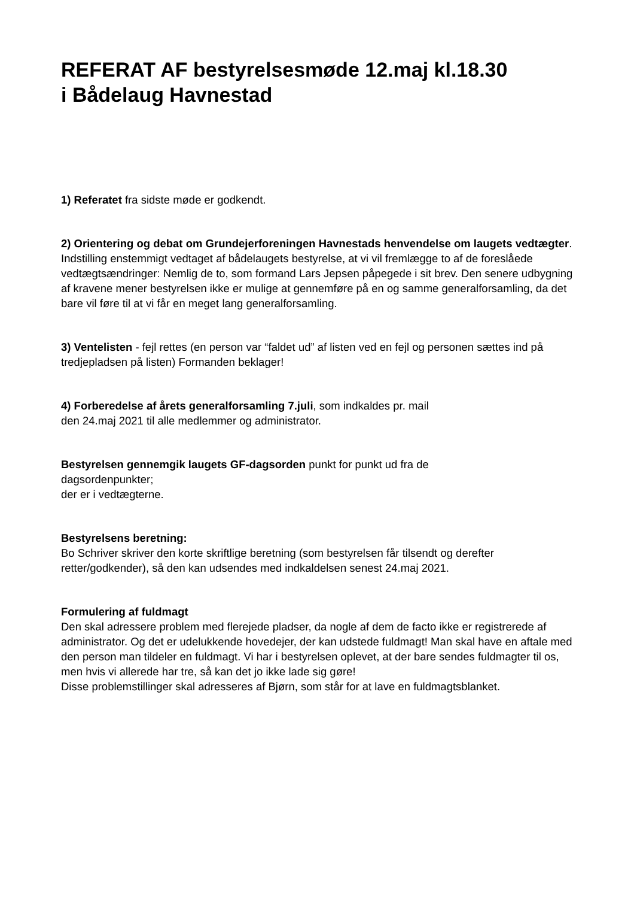REFERAT AF bestyrelsesmøde 12.maj kl.18.30
i Bådelaug Havnestad
1) Referatet fra sidste møde er godkendt.
2) Orientering og debat om Grundejerforeningen Havnestads henvendelse om laugets vedtægter.
Indstilling enstemmigt vedtaget af bådelaugets bestyrelse, at vi vil fremlægge to af de foreslåede vedtægtsændringer: Nemlig de to, som formand Lars Jepsen påpegede i sit brev. Den senere udbygning af kravene mener bestyrelsen ikke er mulige at gennemføre på en og samme generalforsamling, da det bare vil føre til at vi får en meget lang generalforsamling.
3) Ventelisten - fejl rettes (en person var “faldet ud” af listen ved en fejl og personen sættes ind på tredjepladsen på listen) Formanden beklager!
4) Forberedelse af årets generalforsamling 7.juli, som indkaldes pr. mail
den 24.maj 2021 til alle medlemmer og administrator.
Bestyrelsen gennemgik laugets GF-dagsorden punkt for punkt ud fra de
dagsordenpunkter;
der er i vedtægterne.
Bestyrelsens beretning:
Bo Schriver skriver den korte skriftlige beretning (som bestyrelsen får tilsendt og derefter retter/godkender), så den kan udsendes med indkaldelsen senest 24.maj 2021.
Formulering af fuldmagt
Den skal adressere problem med flerejede pladser, da nogle af dem de facto ikke er registrerede af administrator. Og det er udelukkende hovedejer, der kan udstede fuldmagt! Man skal have en aftale med den person man tildeler en fuldmagt. Vi har i bestyrelsen oplevet, at der bare sendes fuldmagter til os, men hvis vi allerede har tre, så kan det jo ikke lade sig gøre!
Disse problemstillinger skal adresseres af Bjørn, som står for at lave en fuldmagtsblanket.